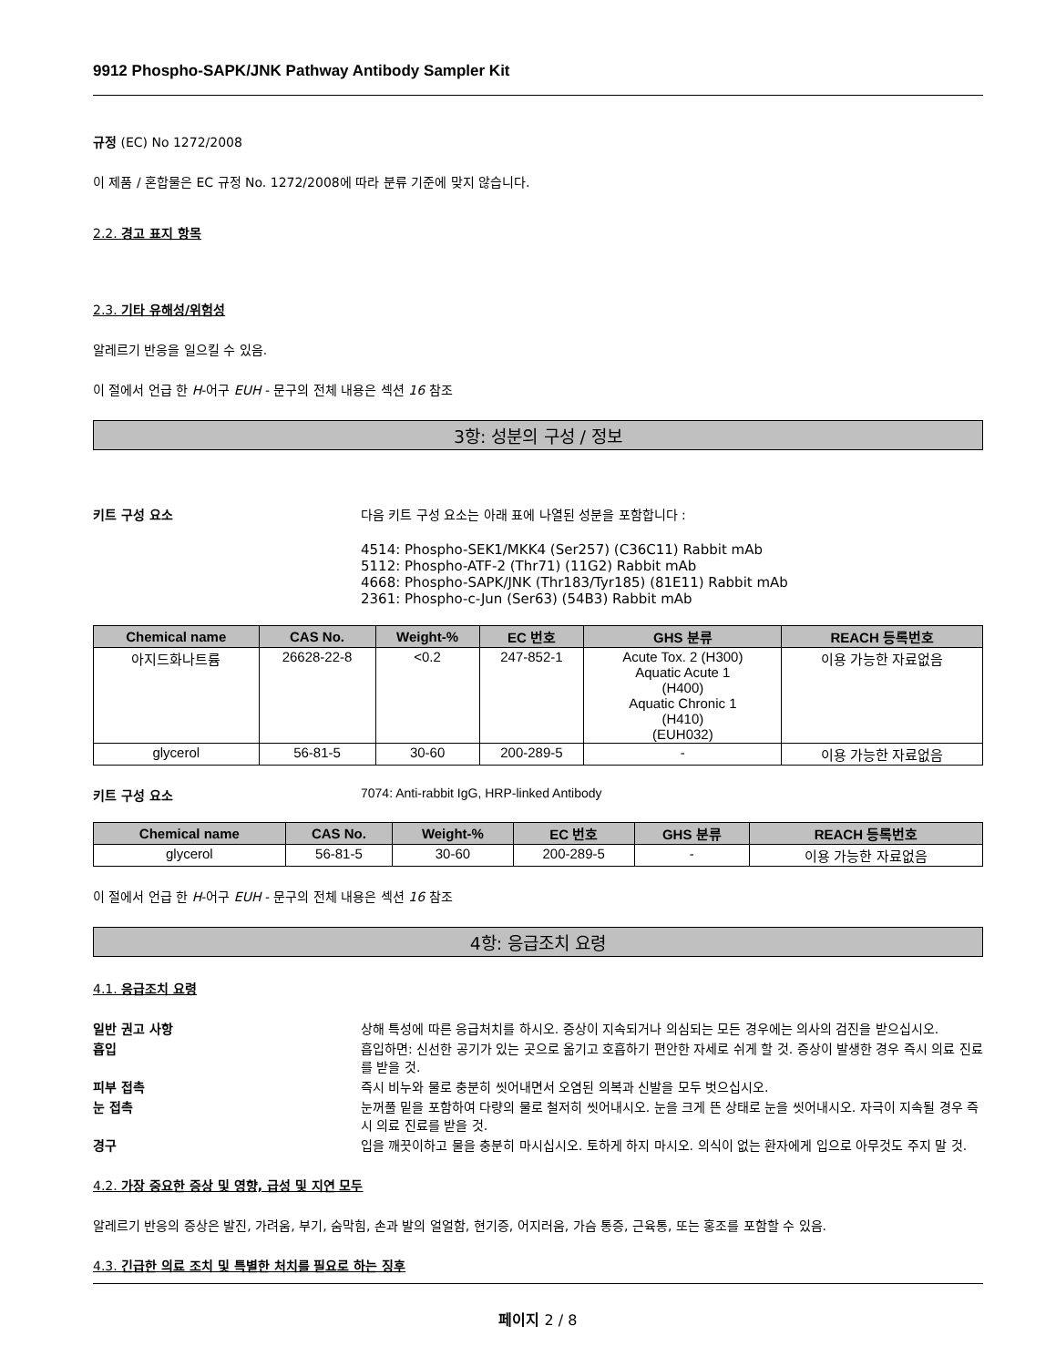9912 Phospho-SAPK/JNK Pathway Antibody Sampler Kit
규정 (EC) No 1272/2008
이 제품 / 혼합물은 EC 규정 No. 1272/2008에 따라 분류 기준에 맞지 않습니다.
2.2. 경고 표지 항목
2.3. 기타 유해성/위험성
알레르기 반응을 일으킬 수 있음.
이 절에서 언급 한 H-어구 EUH - 문구의 전체 내용은 섹션 16 참조
3항: 성분의 구성 / 정보
키트 구성 요소 다음 키트 구성 요소는 아래 표에 나열된 성분을 포함합니다 :
4514: Phospho-SEK1/MKK4 (Ser257) (C36C11) Rabbit mAb
5112: Phospho-ATF-2 (Thr71) (11G2) Rabbit mAb
4668: Phospho-SAPK/JNK (Thr183/Tyr185) (81E11) Rabbit mAb
2361: Phospho-c-Jun (Ser63) (54B3) Rabbit mAb
| Chemical name | CAS No. | Weight-% | EC 번호 | GHS 분류 | REACH 등록번호 |
| --- | --- | --- | --- | --- | --- |
| 아지드화나트륨 | 26628-22-8 | <0.2 | 247-852-1 | Acute Tox. 2 (H300) Aquatic Acute 1 (H400) Aquatic Chronic 1 (H410) (EUH032) | 이용 가능한 자료없음 |
| glycerol | 56-81-5 | 30-60 | 200-289-5 | - | 이용 가능한 자료없음 |
키트 구성 요소 7074: Anti-rabbit IgG, HRP-linked Antibody
| Chemical name | CAS No. | Weight-% | EC 번호 | GHS 분류 | REACH 등록번호 |
| --- | --- | --- | --- | --- | --- |
| glycerol | 56-81-5 | 30-60 | 200-289-5 | - | 이용 가능한 자료없음 |
이 절에서 언급 한 H-어구 EUH - 문구의 전체 내용은 섹션 16 참조
4항: 응급조치 요령
4.1. 응급조치 요령
일반 권고 사항 상해 특성에 따른 응급처치를 하시오. 증상이 지속되거나 의심되는 모든 경우에는 의사의 검진을 받으십시오.
흡입 흡입하면: 신선한 공기가 있는 곳으로 옮기고 호흡하기 편안한 자세로 쉬게 할 것. 증상이 발생한 경우 즉시 의료 진료를 받을 것.
피부 접촉 즉시 비누와 물로 충분히 씻어내면서 오염된 의복과 신발을 모두 벗으십시오.
눈 접촉 눈꺼풀 밑을 포함하여 다량의 물로 철저히 씻어내시오. 눈을 크게 뜬 상태로 눈을 씻어내시오. 자극이 지속될 경우 즉시 의료 진료를 받을 것.
경구 입을 깨끗이하고 물을 충분히 마시십시오. 토하게 하지 마시오. 의식이 없는 환자에게 입으로 아무것도 주지 말 것.
4.2. 가장 중요한 증상 및 영향, 급성 및 지연 모두
알레르기 반응의 증상은 발진, 가려움, 부기, 숨막힘, 손과 발의 얼얼함, 현기증, 어지러움, 가슴 통증, 근육통, 또는 홍조를 포함할 수 있음.
4.3. 긴급한 의료 조치 및 특별한 처치를 필요로 하는 징후
페이지 2 / 8